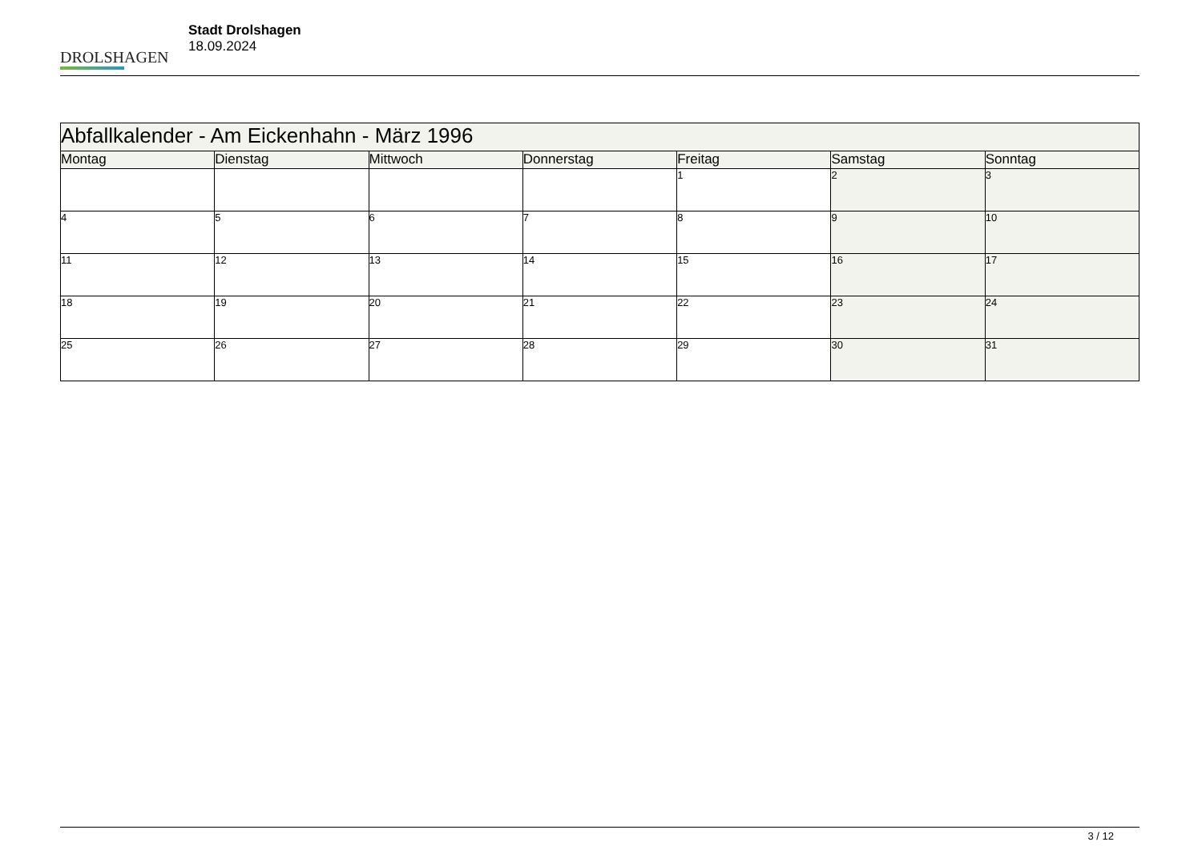DROLSHAGEN
Stadt Drolshagen
18.09.2024
| Abfallkalender - Am Eickenhahn - März 1996 | | | | | | |
| --- | --- | --- | --- | --- | --- | --- |
| Montag | Dienstag | Mittwoch | Donnerstag | Freitag | Samstag | Sonntag |
| | | | | 1 | 2 | 3 |
| 4 | 5 | 6 | 7 | 8 | 9 | 10 |
| 11 | 12 | 13 | 14 | 15 | 16 | 17 |
| 18 | 19 | 20 | 21 | 22 | 23 | 24 |
| 25 | 26 | 27 | 28 | 29 | 30 | 31 |
3 / 12